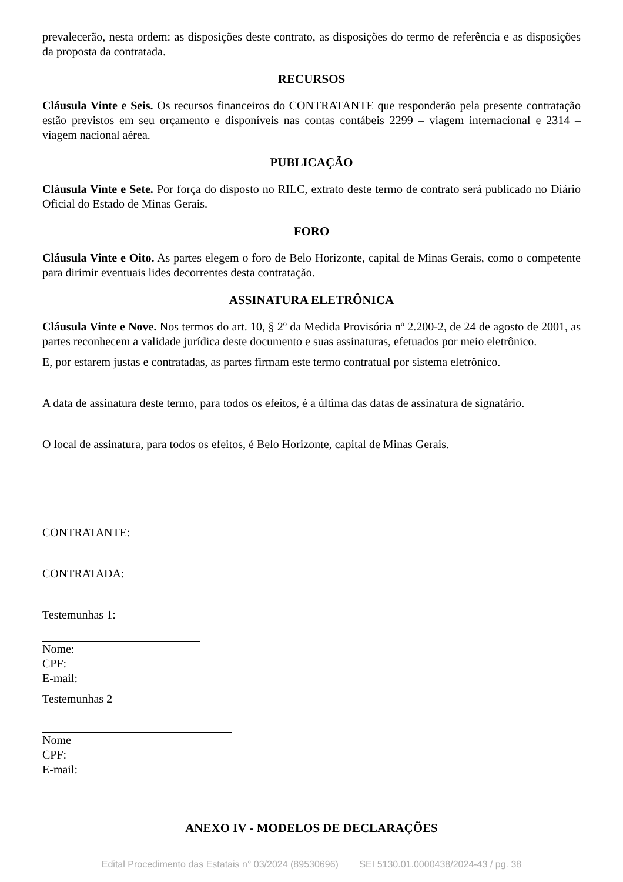prevalecerão, nesta ordem: as disposições deste contrato, as disposições do termo de referência e as disposições da proposta da contratada.
RECURSOS
Cláusula Vinte e Seis. Os recursos financeiros do CONTRATANTE que responderão pela presente contratação estão previstos em seu orçamento e disponíveis nas contas contábeis 2299 – viagem internacional e 2314 – viagem nacional aérea.
PUBLICAÇÃO
Cláusula Vinte e Sete. Por força do disposto no RILC, extrato deste termo de contrato será publicado no Diário Oficial do Estado de Minas Gerais.
FORO
Cláusula Vinte e Oito. As partes elegem o foro de Belo Horizonte, capital de Minas Gerais, como o competente para dirimir eventuais lides decorrentes desta contratação.
ASSINATURA ELETRÔNICA
Cláusula Vinte e Nove. Nos termos do art. 10, § 2º da Medida Provisória nº 2.200-2, de 24 de agosto de 2001, as partes reconhecem a validade jurídica deste documento e suas assinaturas, efetuados por meio eletrônico.
E, por estarem justas e contratadas, as partes firmam este termo contratual por sistema eletrônico.
A data de assinatura deste termo, para todos os efeitos, é a última das datas de assinatura de signatário.
O local de assinatura, para todos os efeitos, é Belo Horizonte, capital de Minas Gerais.
CONTRATANTE:
CONTRATADA:
Testemunhas 1:
Nome:
CPF:
E-mail:
Testemunhas 2
Nome
CPF:
E-mail:
ANEXO IV - MODELOS DE DECLARAÇÕES
Edital Procedimento das Estatais n° 03/2024 (89530696) SEI 5130.01.0000438/2024-43 / pg. 38